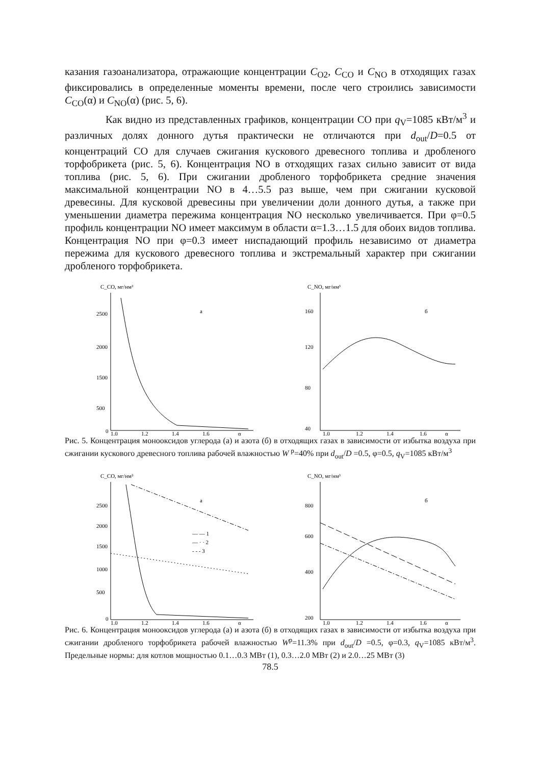казания газоанализатора, отражающие концентрации C<sub>O2</sub>, C<sub>CO</sub> и C<sub>NO</sub> в отходящих газах фиксировались в определенные моменты времени, после чего строились зависимости C<sub>CO</sub>(α) и C<sub>NO</sub>(α) (рис. 5, 6).
Как видно из представленных графиков, концентрации CO при q<sub>V</sub>=1085 кВт/м<sup>3</sup> и различных долях донного дутья практически не отличаются при d<sub>out</sub>/D=0.5 от концентраций CO для случаев сжигания кускового древесного топлива и дробленого торфобрикета (рис. 5, 6). Концентрация NO в отходящих газах сильно зависит от вида топлива (рис. 5, 6). При сжигании дробленого торфобрикета средние значения максимальной концентрации NO в 4…5.5 раз выше, чем при сжигании кусковой древесины. Для кусковой древесины при увеличении доли донного дутья, а также при уменьшении диаметра пережима концентрация NO несколько увеличивается. При φ=0.5 профиль концентрации NO имеет максимум в области α=1.3…1.5 для обоих видов топлива. Концентрация NO при φ=0.3 имеет ниспадающий профиль независимо от диаметра пережима для кускового древесного топлива и экстремальный характер при сжигании дробленого торфобрикета.
C_CO, мг/нм³
а
2500
2000
1500
500
0
1.0
1.2
1.4
1.6
α
C_NO, мг/нм³
б
160
120
80
40
1.0
1.2
1.4
1.6
α
Рис. 5. Концентрация монооксидов углерода (а) и азота (б) в отходящих газах в зависимости от избытка воздуха при сжигании кускового древесного топлива рабочей влажностью W <sup>р</sup>=40% при d<sub>out</sub>/D =0.5, φ=0.5, q<sub>V</sub>=1085 кВт/м<sup>3</sup>
C_CO, мг/нм³
а
— — 1
— · · 2
- - - 3
2500
2000
1500
1000
500
0
1.0
1.2
1.4
1.6
α
C_NO, мг/нм³
б
800
600
400
200
1.0
1.2
1.4
1.6
α
Рис. 6. Концентрация монооксидов углерода (а) и азота (б) в отходящих газах в зависимости от избытка воздуха при сжигании дробленого торфобрикета рабочей влажностью W<sup>р</sup>=11.3% при d<sub>out</sub>/D =0.5, φ=0.3, q<sub>V</sub>=1085 кВт/м<sup>3</sup>. Предельные нормы: для котлов мощностью 0.1…0.3 МВт (1), 0.3…2.0 МВт (2) и 2.0…25 МВт (3)
78.5